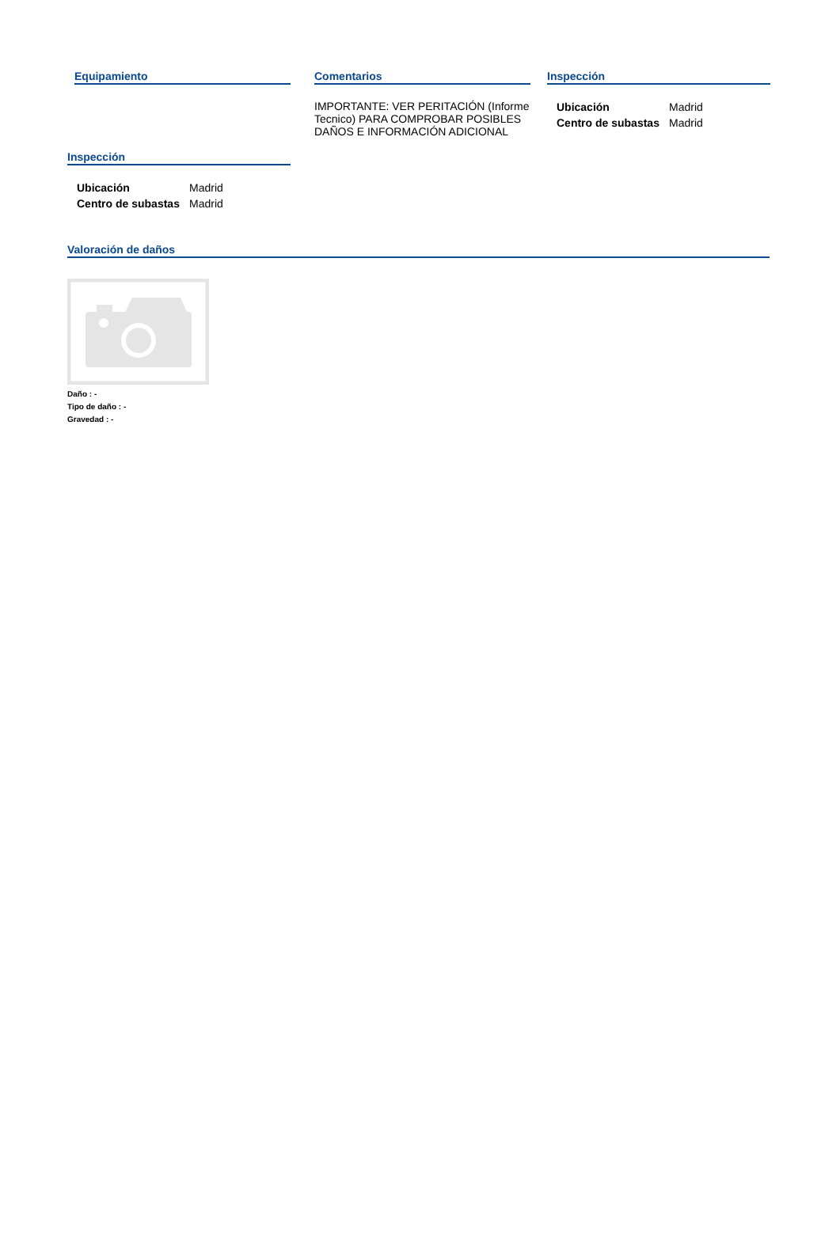Equipamiento Comentarios
IMPORTANTE: VER PERITACIÓN (Informe Tecnico) PARA COMPROBAR POSIBLES DAÑOS E INFORMACIÓN ADICIONAL
Inspección
| Ubicación | Madrid |
| Centro de subastas | Madrid |
Inspección
| Ubicación | Madrid |
| Centro de subastas | Madrid |
Valoración de daños
Daño : -
Tipo de daño : -
Gravedad : -